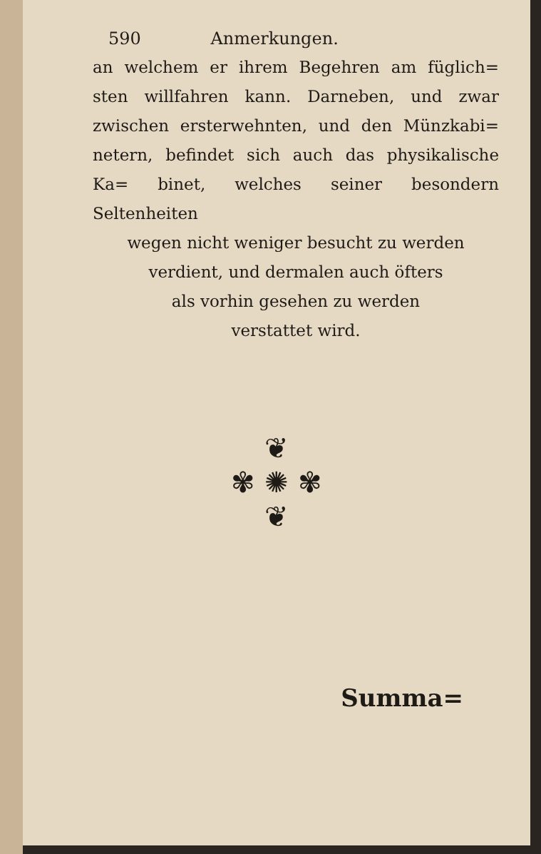590 Anmerkungen.
an welchem er ihrem Begehren am füglich= sten willfahren kann. Darneben, und zwar zwischen ersterwehnten, und den Münzkabi= netern, befindet sich auch das physikalische Ka= binet, welches seiner besondern Seltenheiten
wegen nicht weniger besucht zu werden
verdient, und dermalen auch öfters
als vorhin gesehen zu werden
verstattet wird.
❦
✾ ✺ ✾
❦
Summa=